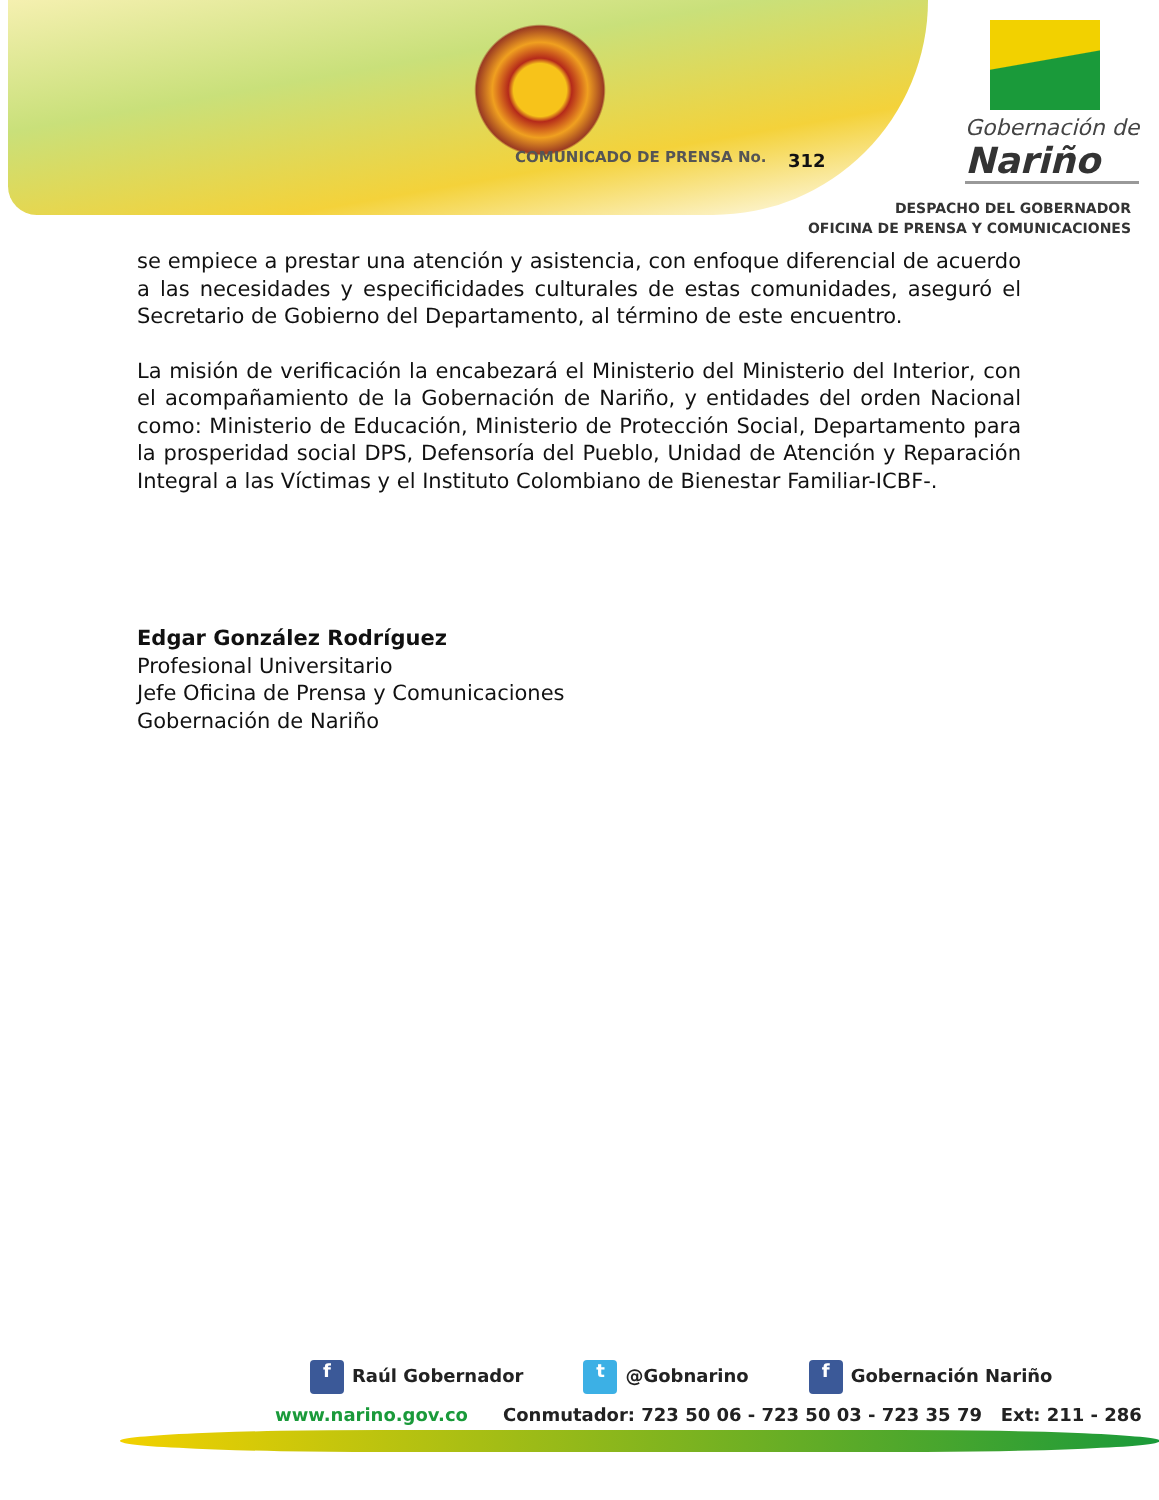COMUNICADO DE PRENSA No. 312
Gobernación de
Nariño
DESPACHO DEL GOBERNADOR
OFICINA DE PRENSA Y COMUNICACIONES
se empiece a prestar una atención y asistencia, con enfoque diferencial de acuerdo a las necesidades y especificidades culturales de estas comunidades, aseguró el Secretario de Gobierno del Departamento, al término de este encuentro.
La misión de verificación la encabezará el Ministerio del Ministerio del Interior, con el acompañamiento de la Gobernación de Nariño, y entidades del orden Nacional como: Ministerio de Educación, Ministerio de Protección Social, Departamento para la prosperidad social DPS, Defensoría del Pueblo, Unidad de Atención y Reparación Integral a las Víctimas y el Instituto Colombiano de Bienestar Familiar-ICBF-.
Edgar González Rodríguez
Profesional Universitario
Jefe Oficina de Prensa y Comunicaciones
Gobernación de Nariño
f Raúl Gobernador
t @Gobnarino
f Gobernación Nariño
www.narino.gov.co Conmutador: 723 50 06 - 723 50 03 - 723 35 79 Ext: 211 - 286